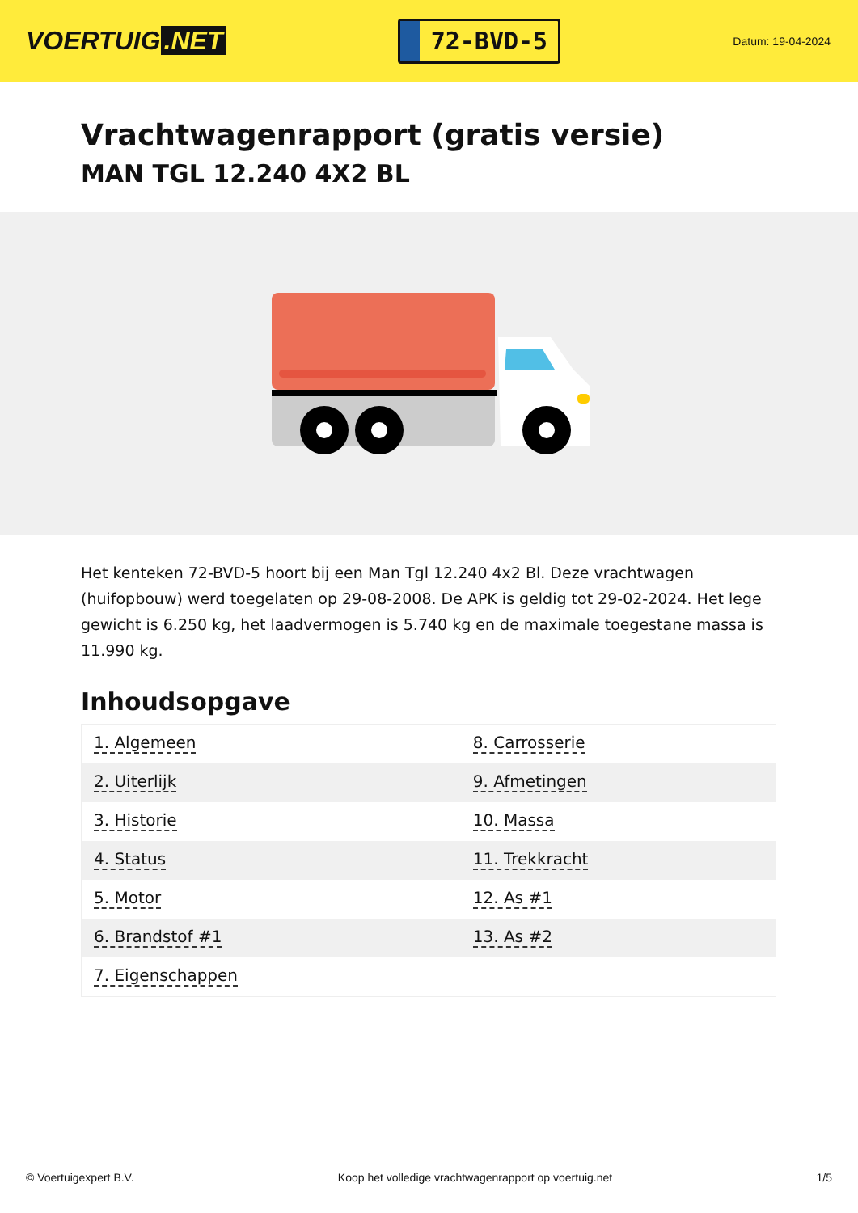VOERTUIG.NET
72-BVD-5
Datum: 19-04-2024
Vrachtwagenrapport (gratis versie)
MAN TGL 12.240 4X2 BL
Het kenteken 72-BVD-5 hoort bij een Man Tgl 12.240 4x2 Bl. Deze vrachtwagen (huifopbouw) werd toegelaten op 29-08-2008. De APK is geldig tot 29-02-2024. Het lege gewicht is 6.250 kg, het laadvermogen is 5.740 kg en de maximale toegestane massa is 11.990 kg.
Inhoudsopgave
| 1. Algemeen | 8. Carrosserie |
| 2. Uiterlijk | 9. Afmetingen |
| 3. Historie | 10. Massa |
| 4. Status | 11. Trekkracht |
| 5. Motor | 12. As #1 |
| 6. Brandstof #1 | 13. As #2 |
| 7. Eigenschappen | |
© Voertuigexpert B.V. Koop het volledige vrachtwagenrapport op voertuig.net 1/5